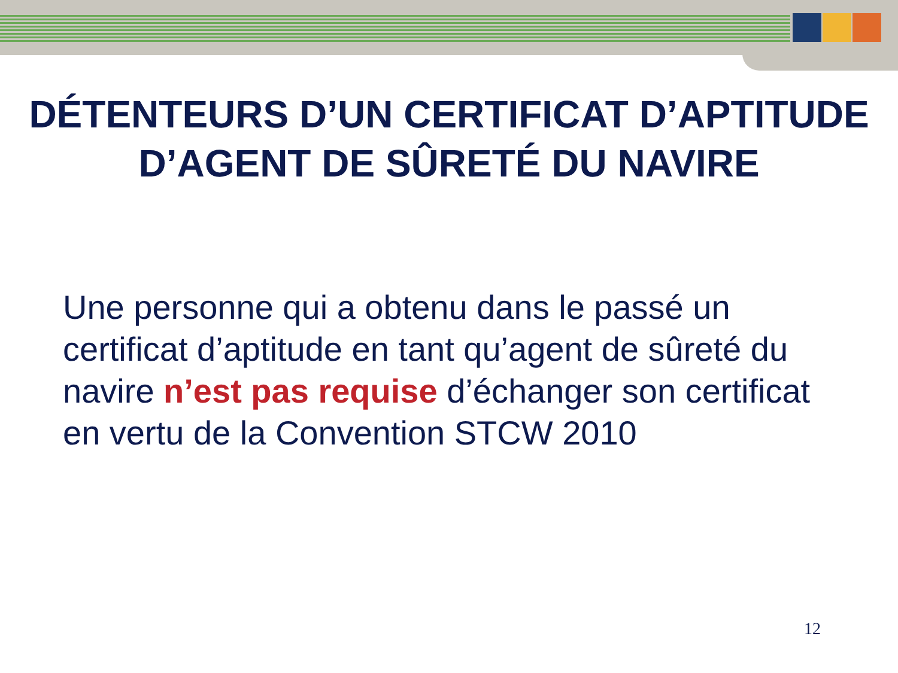DÉTENTEURS D’UN CERTIFICAT D’APTITUDE
D’AGENT DE SÛRETÉ DU NAVIRE
Une personne qui a obtenu dans le passé un certificat d’aptitude en tant qu’agent de sûreté du navire n’est pas requise d’échanger son certificat en vertu de la Convention STCW 2010
12